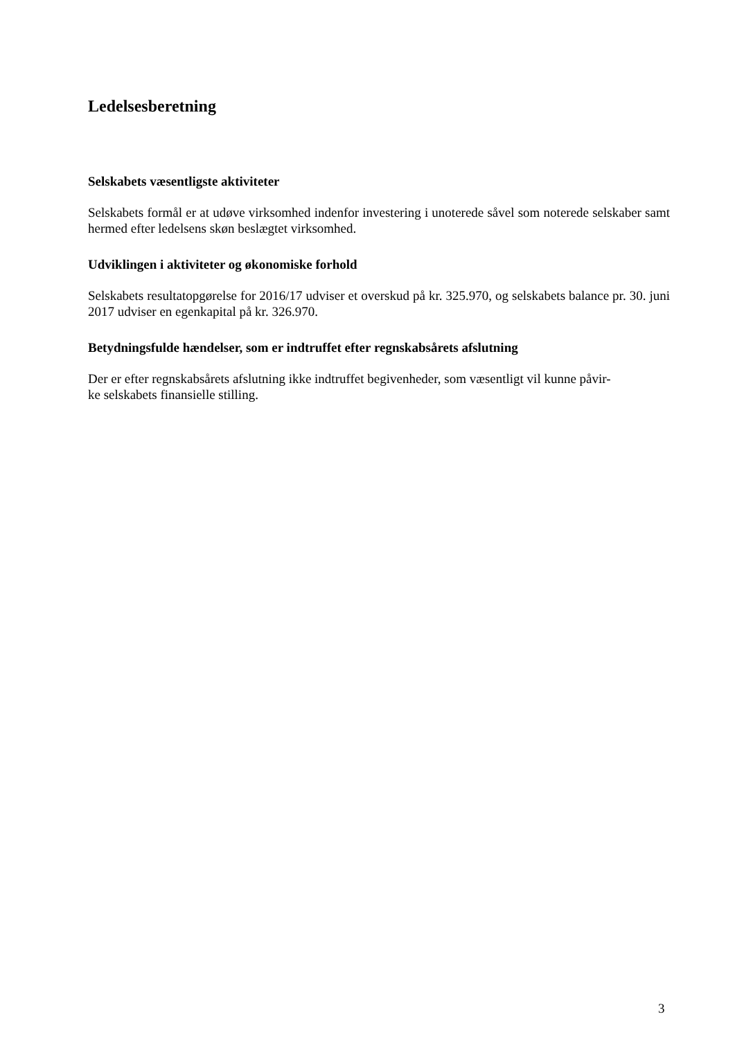Ledelsesberetning
Selskabets væsentligste aktiviteter
Selskabets formål er at udøve virksomhed indenfor investering i unoterede såvel som noterede selskaber samt hermed efter ledelsens skøn beslægtet virksomhed.
Udviklingen i aktiviteter og økonomiske forhold
Selskabets resultatopgørelse for 2016/17 udviser et overskud på kr. 325.970, og selskabets balance pr. 30. juni 2017 udviser en egenkapital på kr. 326.970.
Betydningsfulde hændelser, som er indtruffet efter regnskabsårets afslutning
Der er efter regnskabsårets afslutning ikke indtruffet begivenheder, som væsentligt vil kunne påvir-
ke selskabets finansielle stilling.
3